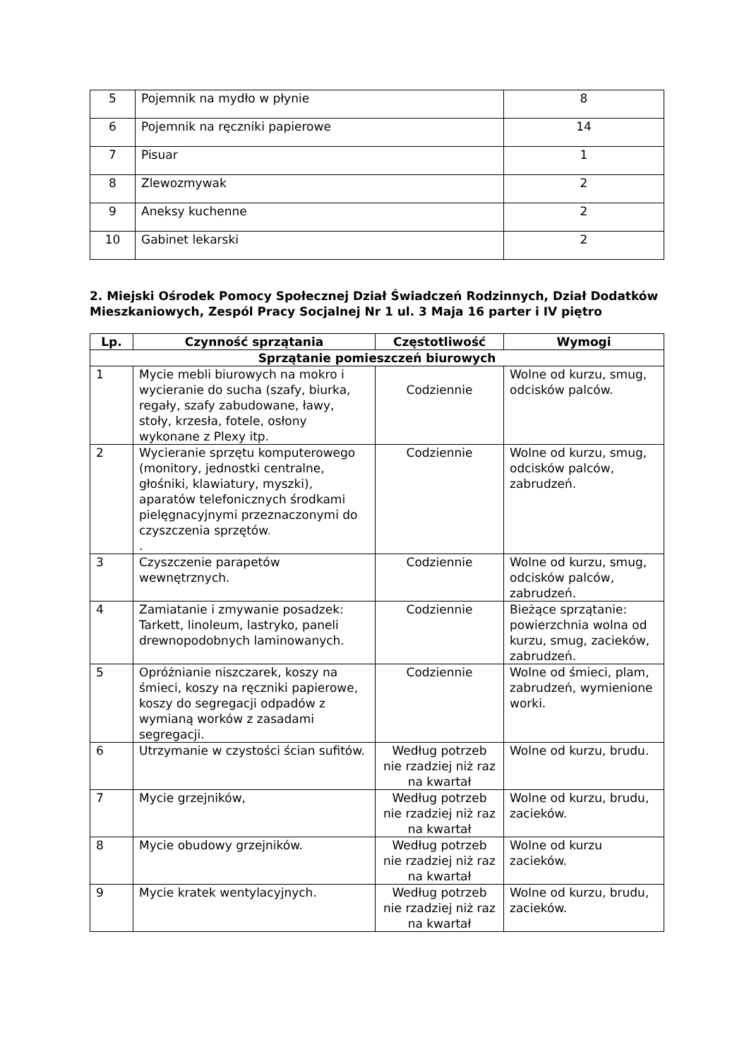| 5 | Pojemnik na mydło w płynie | 8 |
| 6 | Pojemnik na ręczniki papierowe | 14 |
| 7 | Pisuar | 1 |
| 8 | Zlewozmywak | 2 |
| 9 | Aneksy kuchenne | 2 |
| 10 | Gabinet lekarski | 2 |
2. Miejski Ośrodek Pomocy Społecznej Dział Świadczeń Rodzinnych, Dział Dodatków Mieszkaniowych, Zespól Pracy Socjalnej Nr 1 ul. 3 Maja 16 parter i IV piętro
| Lp. | Czynność sprzątania | Częstotliwość | Wymogi |
| --- | --- | --- | --- |
| Sprzątanie pomieszczeń biurowych | | | |
| 1 | Mycie mebli biurowych na mokro i wycieranie do sucha (szafy, biurka, regały, szafy zabudowane, ławy, stoły, krzesła, fotele, osłony wykonane z Plexy itp. | Codziennie | Wolne od kurzu, smug, odcisków palców. |
| 2 | Wycieranie sprzętu komputerowego (monitory, jednostki centralne, głośniki, klawiatury, myszki), aparatów telefonicznych środkami pielęgnacyjnymi przeznaczonymi do czyszczenia sprzętów . . | Codziennie | Wolne od kurzu, smug, odcisków palców, zabrudzeń. |
| 3 | Czyszczenie parapetów wewnętrznych. | Codziennie | Wolne od kurzu, smug, odcisków palców, zabrudzeń. |
| 4 | Zamiatanie i zmywanie posadzek: Tarkett, linoleum, lastryko, paneli drewnopodobnych laminowanych. | Codziennie | Bieżące sprzątanie: powierzchnia wolna od kurzu, smug, zacieków, zabrudzeń. |
| 5 | Opróżnianie niszczarek, koszy na śmieci, koszy na ręczniki papierowe, koszy do segregacji odpadów z wymianą worków z zasadami segregacji. | Codziennie | Wolne od śmieci, plam, zabrudzeń, wymienione worki. |
| 6 | Utrzymanie w czystości ścian sufitów. | Według potrzeb nie rzadziej niż raz na kwartał | Wolne od kurzu, brudu. |
| 7 | Mycie grzejników, | Według potrzeb nie rzadziej niż raz na kwartał | Wolne od kurzu, brudu, zacieków. |
| 8 | Mycie obudowy grzejników. | Według potrzeb nie rzadziej niż raz na kwartał | Wolne od kurzu zacieków. |
| 9 | Mycie kratek wentylacyjnych. | Według potrzeb nie rzadziej niż raz na kwartał | Wolne od kurzu, brudu, zacieków. |